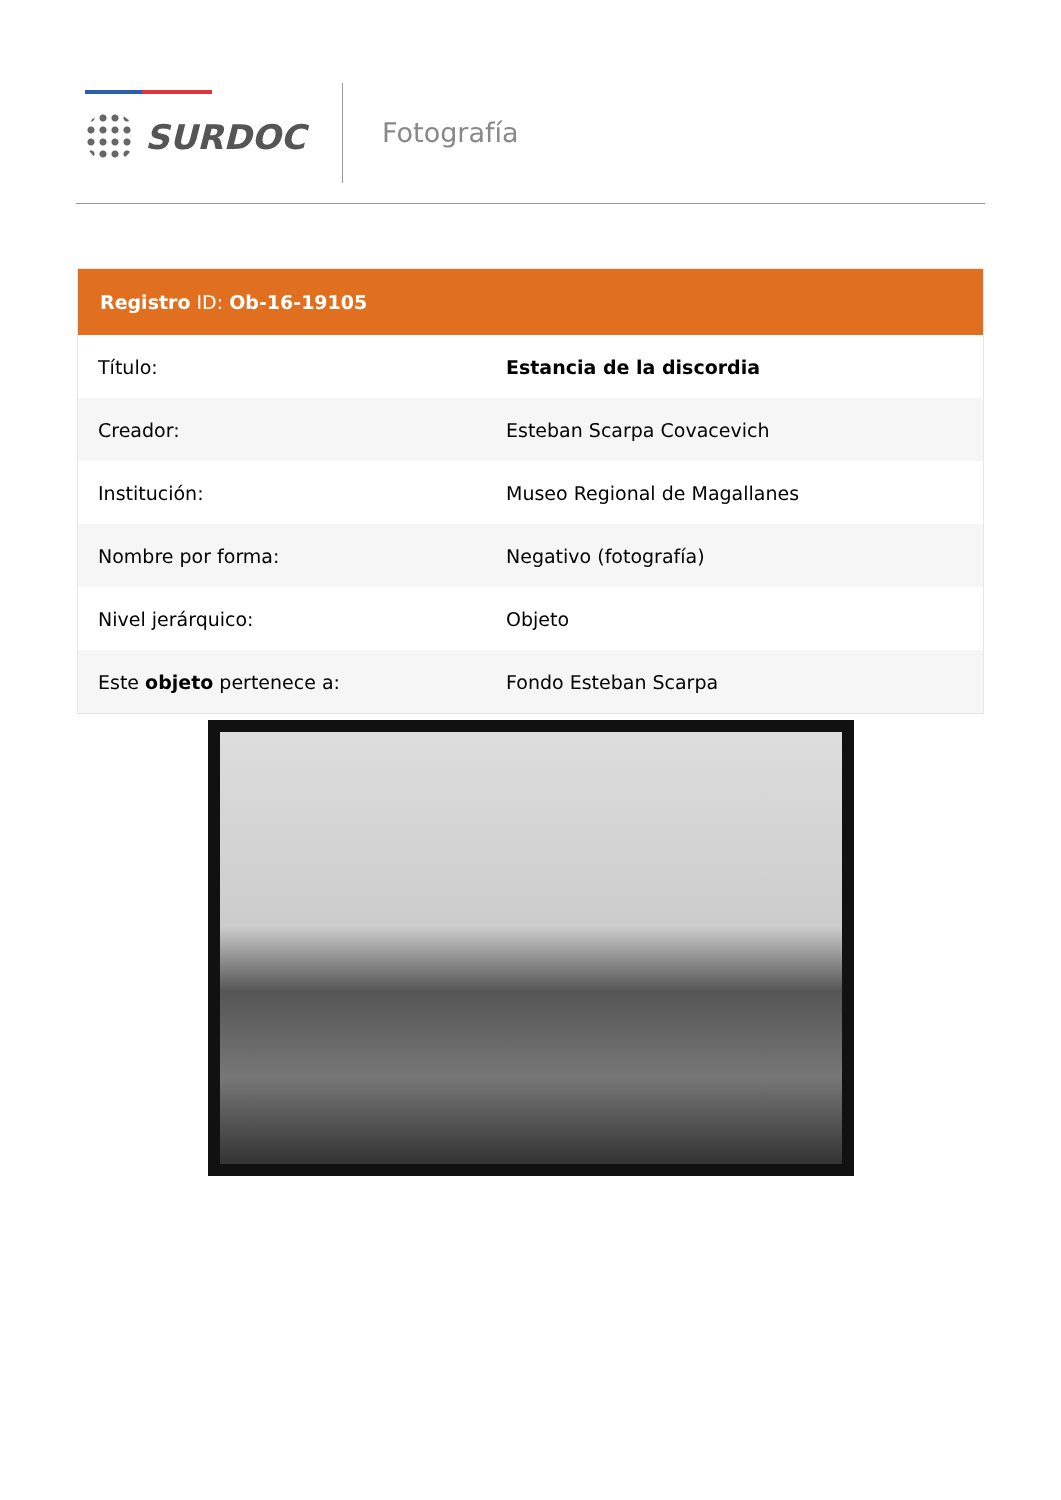SURDOC Fotografía
Registro ID: Ob-16-19105
| Título: | Estancia de la discordia |
| Creador: | Esteban Scarpa Covacevich |
| Institución: | Museo Regional de Magallanes |
| Nombre por forma: | Negativo (fotografía) |
| Nivel jerárquico: | Objeto |
| Este objeto pertenece a: | Fondo Esteban Scarpa |